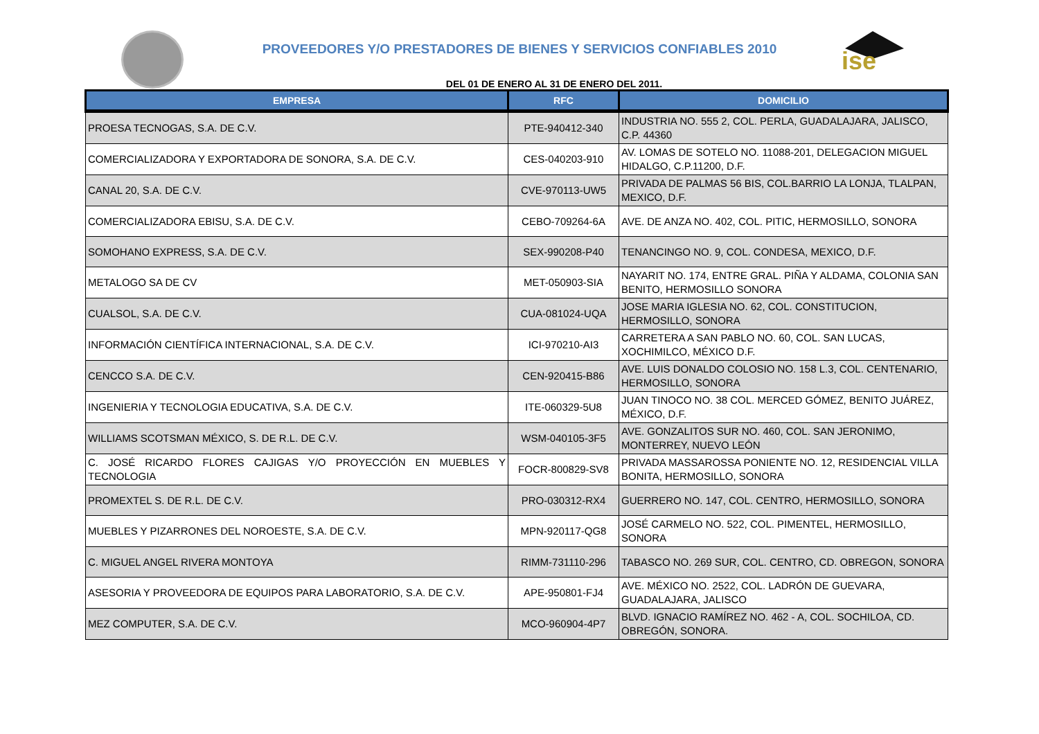ise
PROVEEDORES Y/O PRESTADORES DE BIENES Y SERVICIOS CONFIABLES 2010
DEL 01 DE ENERO AL 31 DE ENERO DEL 2011.
| EMPRESA | RFC | DOMICILIO |
| --- | --- | --- |
| PROESA TECNOGAS, S.A. DE C.V. | PTE-940412-340 | INDUSTRIA NO. 555 2, COL. PERLA, GUADALAJARA, JALISCO, C.P. 44360 |
| COMERCIALIZADORA Y EXPORTADORA DE SONORA, S.A. DE C.V. | CES-040203-910 | AV. LOMAS DE SOTELO NO. 11088-201, DELEGACION MIGUEL HIDALGO, C.P.11200, D.F. |
| CANAL 20, S.A. DE C.V. | CVE-970113-UW5 | PRIVADA DE PALMAS 56 BIS, COL.BARRIO LA LONJA, TLALPAN, MEXICO, D.F. |
| COMERCIALIZADORA EBISU, S.A. DE C.V. | CEBO-709264-6A | AVE. DE ANZA NO. 402, COL. PITIC, HERMOSILLO, SONORA |
| SOMOHANO EXPRESS, S.A. DE C.V. | SEX-990208-P40 | TENANCINGO NO. 9, COL. CONDESA, MEXICO, D.F. |
| METALOGO SA DE CV | MET-050903-SIA | NAYARIT NO. 174, ENTRE GRAL. PIÑA Y ALDAMA, COLONIA SAN BENITO, HERMOSILLO SONORA |
| CUALSOL, S.A. DE C.V. | CUA-081024-UQA | JOSE MARIA IGLESIA NO. 62, COL. CONSTITUCION, HERMOSILLO, SONORA |
| INFORMACIÓN CIENTÍFICA INTERNACIONAL, S.A. DE C.V. | ICI-970210-AI3 | CARRETERA A SAN PABLO NO. 60, COL. SAN LUCAS, XOCHIMILCO, MÉXICO D.F. |
| CENCCO S.A. DE C.V. | CEN-920415-B86 | AVE. LUIS DONALDO COLOSIO NO. 158 L.3, COL. CENTENARIO, HERMOSILLO, SONORA |
| INGENIERIA Y TECNOLOGIA EDUCATIVA, S.A. DE C.V. | ITE-060329-5U8 | JUAN TINOCO NO. 38 COL. MERCED GÓMEZ, BENITO JUÁREZ, MÉXICO, D.F. |
| WILLIAMS SCOTSMAN MÉXICO, S. DE R.L. DE C.V. | WSM-040105-3F5 | AVE. GONZALITOS SUR NO. 460, COL. SAN JERONIMO, MONTERREY, NUEVO LEÓN |
| C. JOSÉ RICARDO FLORES CAJIGAS Y/O PROYECCIÓN EN MUEBLES Y TECNOLOGIA | FOCR-800829-SV8 | PRIVADA MASSAROSSA PONIENTE NO. 12, RESIDENCIAL VILLA BONITA, HERMOSILLO, SONORA |
| PROMEXTEL S. DE R.L. DE C.V. | PRO-030312-RX4 | GUERRERO NO. 147, COL. CENTRO, HERMOSILLO, SONORA |
| MUEBLES Y PIZARRONES DEL NOROESTE, S.A. DE C.V. | MPN-920117-QG8 | JOSÉ CARMELO NO. 522, COL. PIMENTEL, HERMOSILLO, SONORA |
| C. MIGUEL ANGEL RIVERA MONTOYA | RIMM-731110-296 | TABASCO NO. 269 SUR, COL. CENTRO, CD. OBREGON, SONORA |
| ASESORIA Y PROVEEDORA DE EQUIPOS PARA LABORATORIO, S.A. DE C.V. | APE-950801-FJ4 | AVE. MÉXICO NO. 2522, COL. LADRÓN DE GUEVARA, GUADALAJARA, JALISCO |
| MEZ COMPUTER, S.A. DE C.V. | MCO-960904-4P7 | BLVD. IGNACIO RAMÍREZ NO. 462 - A, COL. SOCHILOA, CD. OBREGÓN, SONORA. |